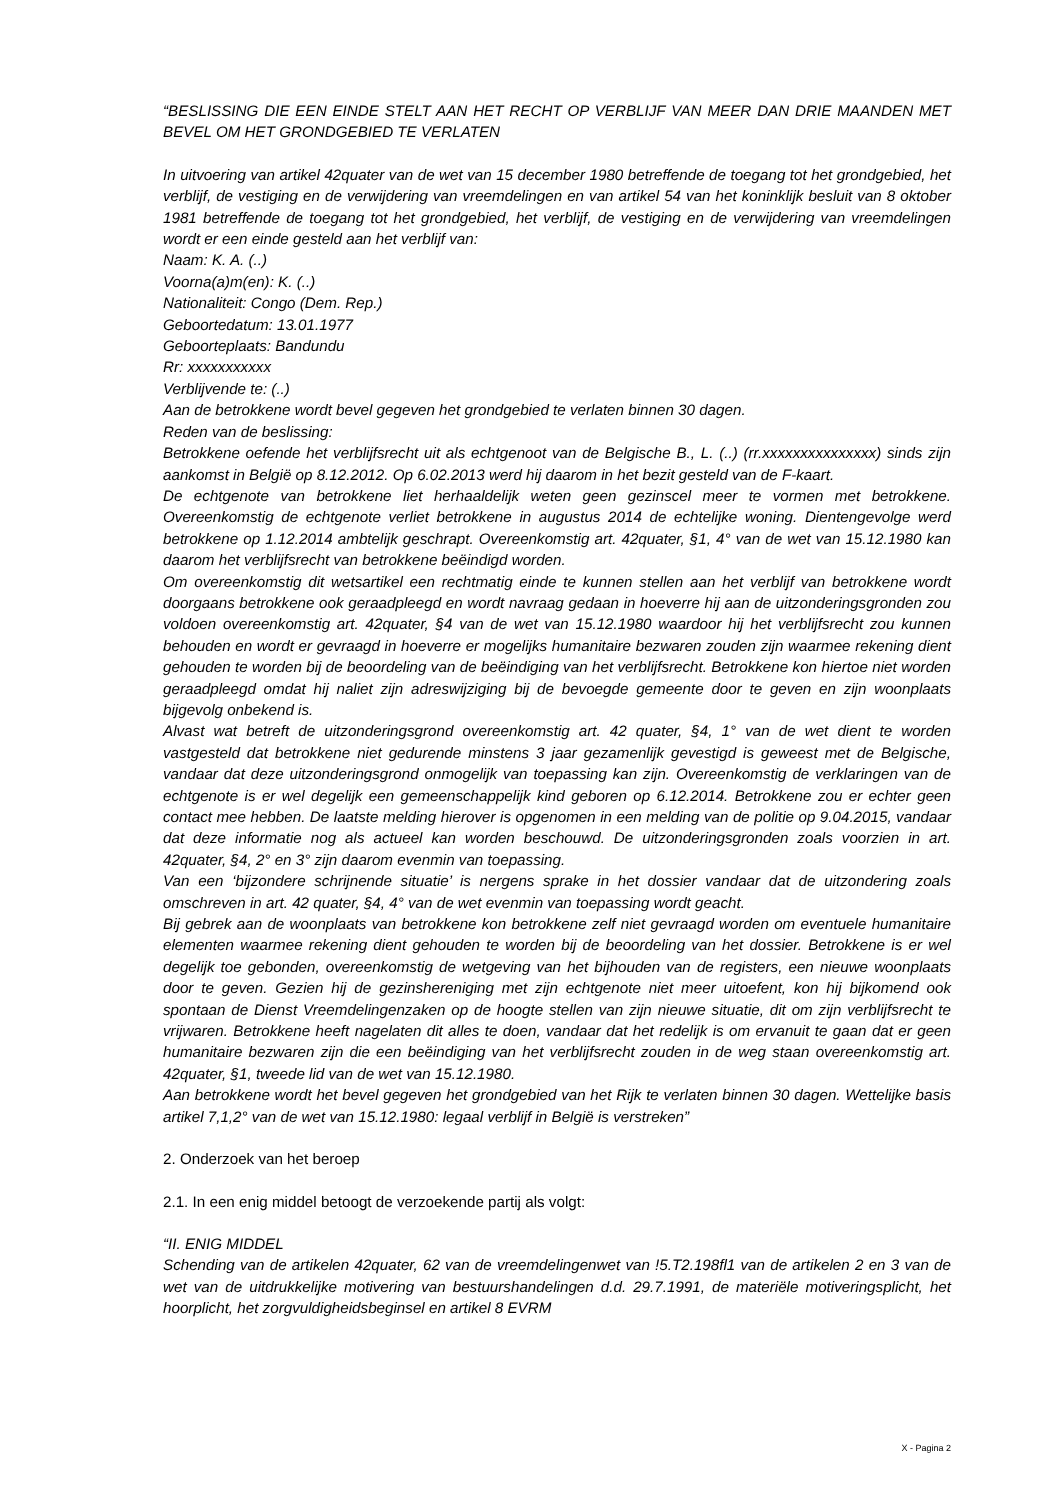“BESLISSING DIE EEN EINDE STELT AAN HET RECHT OP VERBLIJF VAN MEER DAN DRIE MAANDEN MET BEVEL OM HET GRONDGEBIED TE VERLATEN
In uitvoering van artikel 42quater van de wet van 15 december 1980 betreffende de toegang tot het grondgebied, het verblijf, de vestiging en de verwijdering van vreemdelingen en van artikel 54 van het koninklijk besluit van 8 oktober 1981 betreffende de toegang tot het grondgebied, het verblijf, de vestiging en de verwijdering van vreemdelingen wordt er een einde gesteld aan het verblijf van:
Naam: K. A. (..)
Voorna(a)m(en): K. (..)
Nationaliteit: Congo (Dem. Rep.)
Geboortedatum: 13.01.1977
Geboorteplaats: Bandundu
Rr: xxxxxxxxxxx
Verblijvende te: (..)
Aan de betrokkene wordt bevel gegeven het grondgebied te verlaten binnen 30 dagen.
Reden van de beslissing:
Betrokkene oefende het verblijfsrecht uit als echtgenoot van de Belgische B., L. (..) (rr.xxxxxxxxxxxxxxx) sinds zijn aankomst in België op 8.12.2012. Op 6.02.2013 werd hij daarom in het bezit gesteld van de F-kaart.
De echtgenote van betrokkene liet herhaaldelijk weten geen gezinscel meer te vormen met betrokkene. Overeenkomstig de echtgenote verliet betrokkene in augustus 2014 de echtelijke woning. Dientengevolge werd betrokkene op 1.12.2014 ambtelijk geschrapt. Overeenkomstig art. 42quater, §1, 4° van de wet van 15.12.1980 kan daarom het verblijfsrecht van betrokkene beëindigd worden.
Om overeenkomstig dit wetsartikel een rechtmatig einde te kunnen stellen aan het verblijf van betrokkene wordt doorgaans betrokkene ook geraadpleegd en wordt navraag gedaan in hoeverre hij aan de uitzonderingsgronden zou voldoen overeenkomstig art. 42quater, §4 van de wet van 15.12.1980 waardoor hij het verblijfsrecht zou kunnen behouden en wordt er gevraagd in hoeverre er mogelijks humanitaire bezwaren zouden zijn waarmee rekening dient gehouden te worden bij de beoordeling van de beëindiging van het verblijfsrecht. Betrokkene kon hiertoe niet worden geraadpleegd omdat hij naliet zijn adreswijziging bij de bevoegde gemeente door te geven en zijn woonplaats bijgevolg onbekend is.
Alvast wat betreft de uitzonderingsgrond overeenkomstig art. 42 quater, §4, 1° van de wet dient te worden vastgesteld dat betrokkene niet gedurende minstens 3 jaar gezamenlijk gevestigd is geweest met de Belgische, vandaar dat deze uitzonderingsgrond onmogelijk van toepassing kan zijn. Overeenkomstig de verklaringen van de echtgenote is er wel degelijk een gemeenschappelijk kind geboren op 6.12.2014. Betrokkene zou er echter geen contact mee hebben. De laatste melding hierover is opgenomen in een melding van de politie op 9.04.2015, vandaar dat deze informatie nog als actueel kan worden beschouwd. De uitzonderingsgronden zoals voorzien in art. 42quater, §4, 2° en 3° zijn daarom evenmin van toepassing.
Van een ‘bijzondere schrijnende situatie’ is nergens sprake in het dossier vandaar dat de uitzondering zoals omschreven in art. 42 quater, §4, 4° van de wet evenmin van toepassing wordt geacht.
Bij gebrek aan de woonplaats van betrokkene kon betrokkene zelf niet gevraagd worden om eventuele humanitaire elementen waarmee rekening dient gehouden te worden bij de beoordeling van het dossier. Betrokkene is er wel degelijk toe gebonden, overeenkomstig de wetgeving van het bijhouden van de registers, een nieuwe woonplaats door te geven. Gezien hij de gezinshereniging met zijn echtgenote niet meer uitoefent, kon hij bijkomend ook spontaan de Dienst Vreemdelingenzaken op de hoogte stellen van zijn nieuwe situatie, dit om zijn verblijfsrecht te vrijwaren. Betrokkene heeft nagelaten dit alles te doen, vandaar dat het redelijk is om ervanuit te gaan dat er geen humanitaire bezwaren zijn die een beëindiging van het verblijfsrecht zouden in de weg staan overeenkomstig art. 42quater, §1, tweede lid van de wet van 15.12.1980.
Aan betrokkene wordt het bevel gegeven het grondgebied van het Rijk te verlaten binnen 30 dagen. Wettelijke basis artikel 7,1,2° van de wet van 15.12.1980: legaal verblijf in België is verstreken”
2. Onderzoek van het beroep
2.1. In een enig middel betoogt de verzoekende partij als volgt:
“II. ENIG MIDDEL
Schending van de artikelen 42quater, 62 van de vreemdelingenwet van !5.T2.198fl1 van de artikelen 2 en 3 van de wet van de uitdrukkelijke motivering van bestuurshandelingen d.d. 29.7.1991, de materiële motiveringsplicht, het hoorplicht, het zorgvuldigheidsbeginsel en artikel 8 EVRM
X - Pagina 2